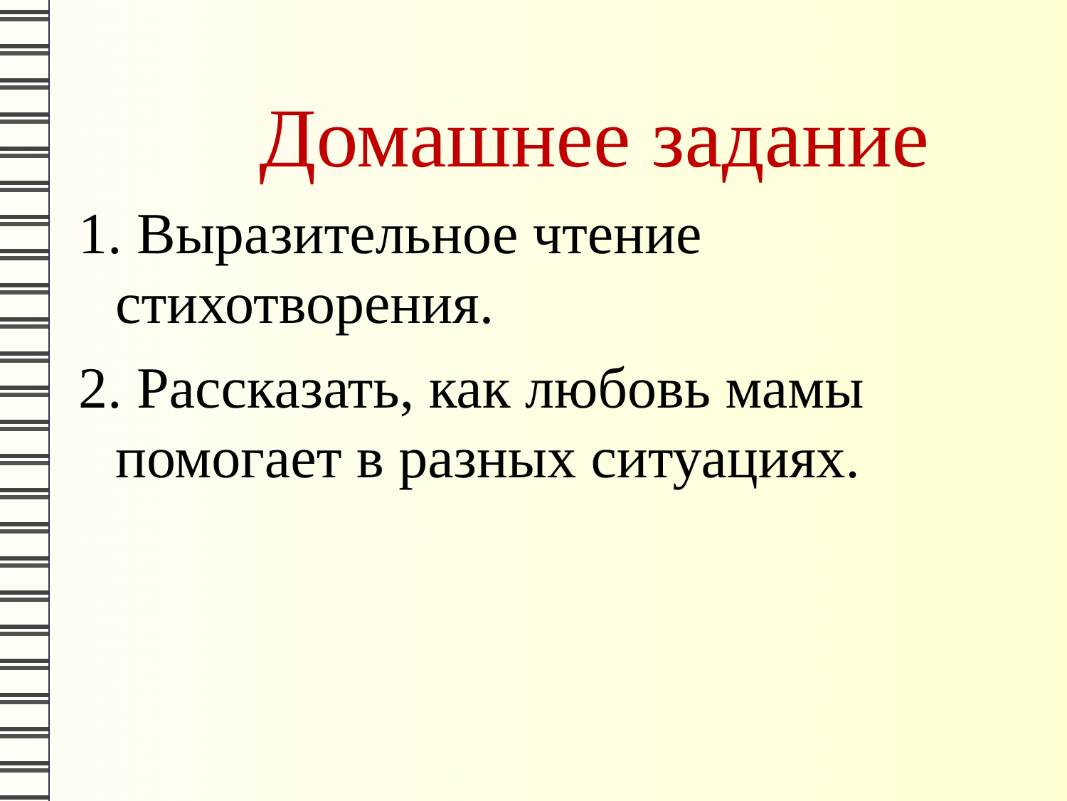Домашнее задание
1. Выразительное чтение стихотворения.
2. Рассказать, как любовь мамы помогает в разных ситуациях.